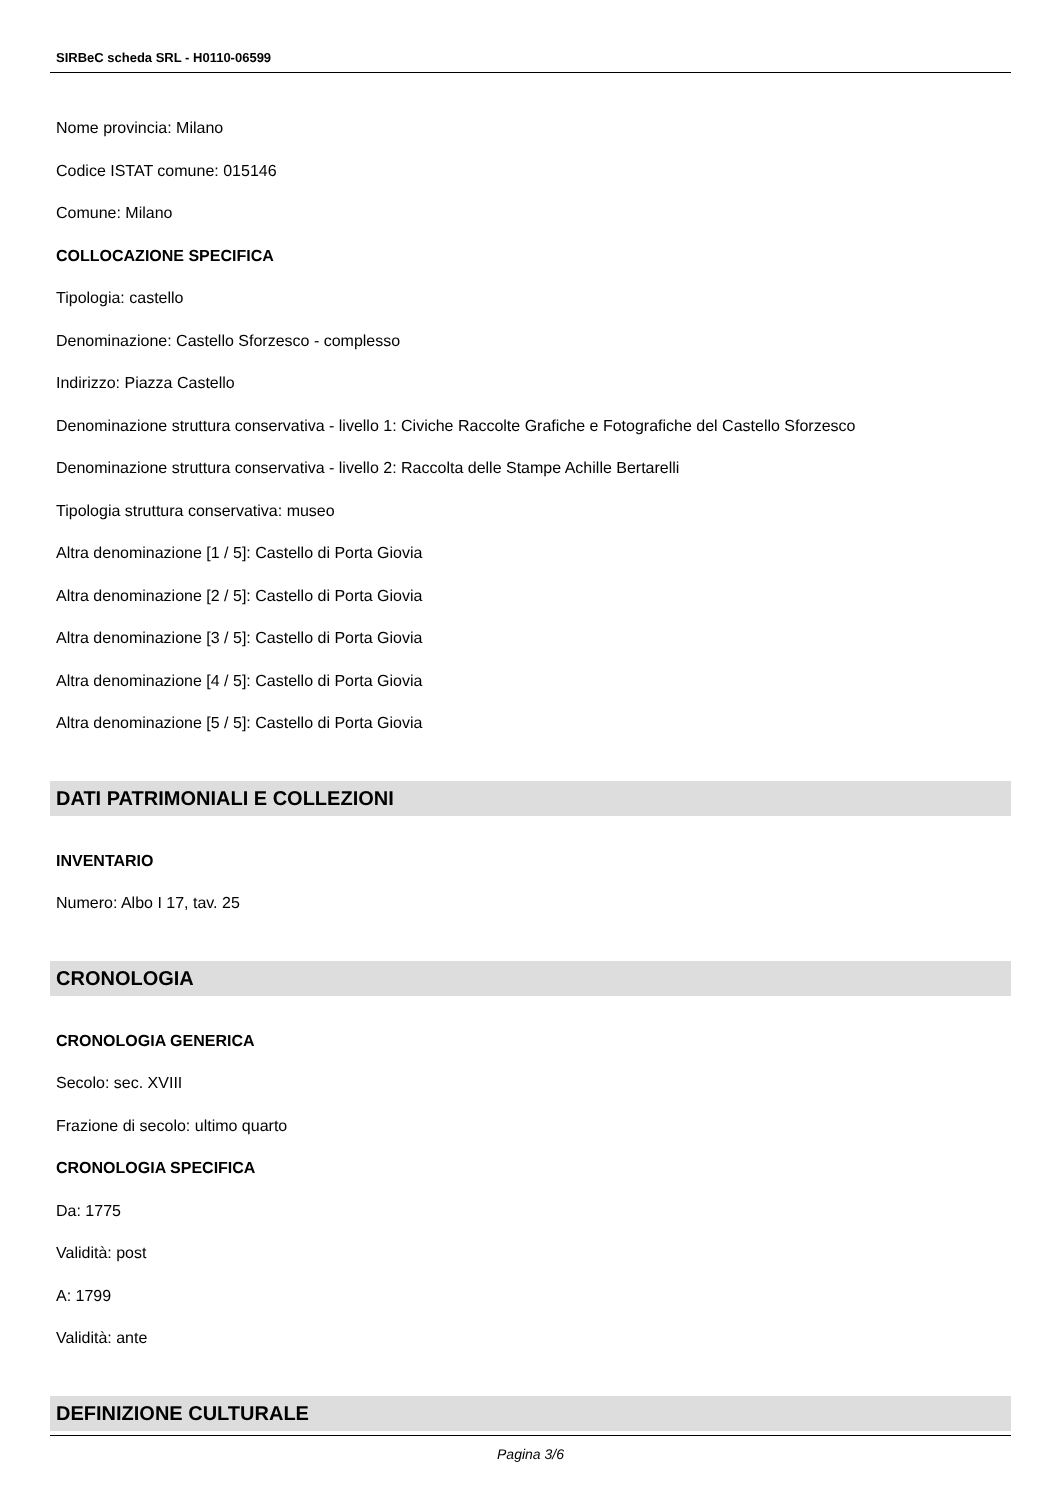SIRBeC scheda SRL - H0110-06599
Nome provincia: Milano
Codice ISTAT comune: 015146
Comune: Milano
COLLOCAZIONE SPECIFICA
Tipologia: castello
Denominazione: Castello Sforzesco - complesso
Indirizzo: Piazza Castello
Denominazione struttura conservativa - livello 1: Civiche Raccolte Grafiche e Fotografiche del Castello Sforzesco
Denominazione struttura conservativa - livello 2: Raccolta delle Stampe Achille Bertarelli
Tipologia struttura conservativa: museo
Altra denominazione [1 / 5]: Castello di Porta Giovia
Altra denominazione [2 / 5]: Castello di Porta Giovia
Altra denominazione [3 / 5]: Castello di Porta Giovia
Altra denominazione [4 / 5]: Castello di Porta Giovia
Altra denominazione [5 / 5]: Castello di Porta Giovia
DATI PATRIMONIALI E COLLEZIONI
INVENTARIO
Numero: Albo I 17, tav. 25
CRONOLOGIA
CRONOLOGIA GENERICA
Secolo: sec. XVIII
Frazione di secolo: ultimo quarto
CRONOLOGIA SPECIFICA
Da: 1775
Validità: post
A: 1799
Validità: ante
DEFINIZIONE CULTURALE
Pagina 3/6